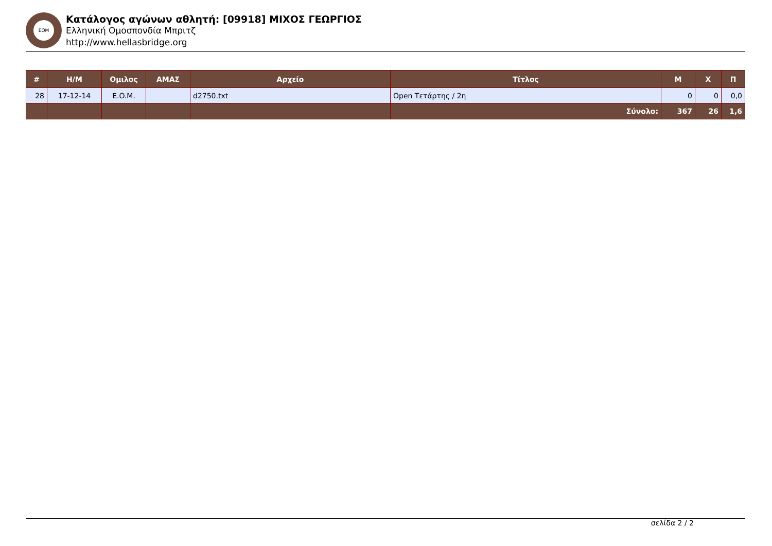ΕΟΜ
Κατάλογος αγώνων αθλητή: [09918] ΜΙΧΟΣ ΓΕΩΡΓΙΟΣ
Ελληνική Ομοσπονδία Μπριτζ
http://www.hellasbridge.org
| # | Η/Μ | Ομιλος | ΑΜΑΣ | Αρχείο | Τίτλος | Μ | Χ | Π |
| --- | --- | --- | --- | --- | --- | --- | --- | --- |
| 28 | 17-12-14 | E.O.M. | | d2750.txt | Open Τετάρτης / 2η | 0 | 0 | 0,0 |
| | | | | | Σύνολο: | 367 | 26 | 1,6 |
σελίδα 2 / 2